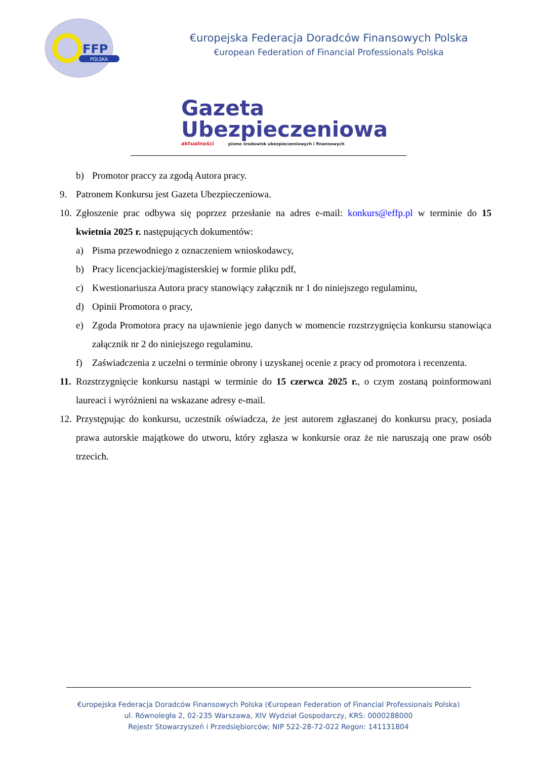FFP
POLSKA
€uropejska Federacja Doradców Finansowych Polska
€uropean Federation of Financial Professionals Polska
Gazeta
Ubezpieczeniowa
aktualności pismo środowisk ubezpieczeniowych i finansowych
b) Promotor praccy za zgodą Autora pracy.
9. Patronem Konkursu jest Gazeta Ubezpieczeniowa.
10. Zgłoszenie prac odbywa się poprzez przesłanie na adres e-mail: konkurs@effp.pl w terminie do 15 kwietnia 2025 r. następujących dokumentów:
a) Pisma przewodniego z oznaczeniem wnioskodawcy,
b) Pracy licencjackiej/magisterskiej w formie pliku pdf,
c) Kwestionariusza Autora pracy stanowiący załącznik nr 1 do niniejszego regulaminu,
d) Opinii Promotora o pracy,
e) Zgoda Promotora pracy na ujawnienie jego danych w momencie rozstrzygnięcia konkursu stanowiąca załącznik nr 2 do niniejszego regulaminu.
f) Zaświadczenia z uczelni o terminie obrony i uzyskanej ocenie z pracy od promotora i recenzenta.
11. Rozstrzygnięcie konkursu nastąpi w terminie do 15 czerwca 2025 r., o czym zostaną poinformowani laureaci i wyróżnieni na wskazane adresy e-mail.
12. Przystępując do konkursu, uczestnik oświadcza, że jest autorem zgłaszanej do konkursu pracy, posiada prawa autorskie majątkowe do utworu, który zgłasza w konkursie oraz że nie naruszają one praw osób trzecich.
€uropejska Federacja Doradców Finansowych Polska (€uropean Federation of Financial Professionals Polska)
ul. Równoległa 2, 02-235 Warszawa, XIV Wydział Gospodarczy, KRS: 0000288000
Rejestr Stowarzyszeń i Przedsiębiorców; NIP 522-28-72-022 Regon: 141131804